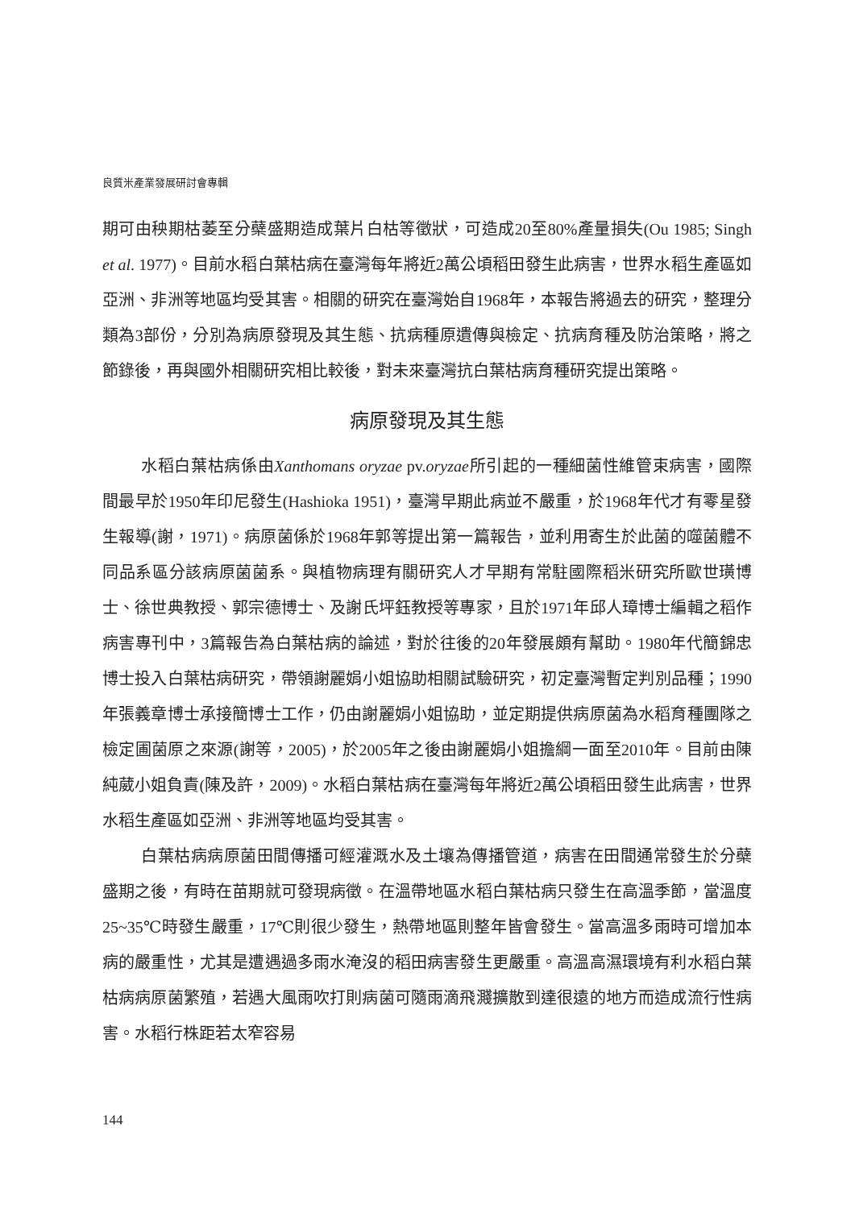良質米產業發展研討會專輯
期可由秧期枯萎至分蘗盛期造成葉片白枯等徵狀，可造成20至80%產量損失(Ou 1985; Singh et al. 1977)。目前水稻白葉枯病在臺灣每年將近2萬公頃稻田發生此病害，世界水稻生產區如亞洲、非洲等地區均受其害。相關的研究在臺灣始自1968年，本報告將過去的研究，整理分類為3部份，分別為病原發現及其生態、抗病種原遺傳與檢定、抗病育種及防治策略，將之節錄後，再與國外相關研究相比較後，對未來臺灣抗白葉枯病育種研究提出策略。
病原發現及其生態
水稻白葉枯病係由Xanthomans oryzae pv.oryzae所引起的一種細菌性維管束病害，國際間最早於1950年印尼發生(Hashioka 1951)，臺灣早期此病並不嚴重，於1968年代才有零星發生報導(謝，1971)。病原菌係於1968年郭等提出第一篇報告，並利用寄生於此菌的噬菌體不同品系區分該病原菌菌系。與植物病理有關研究人才早期有常駐國際稻米研究所歐世璜博士、徐世典教授、郭宗德博士、及謝氏坪鈺教授等專家，且於1971年邱人璋博士編輯之稻作病害專刊中，3篇報告為白葉枯病的論述，對於往後的20年發展頗有幫助。1980年代簡錦忠博士投入白葉枯病研究，帶領謝麗娟小姐協助相關試驗研究，初定臺灣暫定判別品種；1990年張義章博士承接簡博士工作，仍由謝麗娟小姐協助，並定期提供病原菌為水稻育種團隊之檢定圃菌原之來源(謝等，2005)，於2005年之後由謝麗娟小姐擔綱一面至2010年。目前由陳純葳小姐負責(陳及許，2009)。水稻白葉枯病在臺灣每年將近2萬公頃稻田發生此病害，世界水稻生產區如亞洲、非洲等地區均受其害。
白葉枯病病原菌田間傳播可經灌溉水及土壤為傳播管道，病害在田間通常發生於分蘗盛期之後，有時在苗期就可發現病徵。在溫帶地區水稻白葉枯病只發生在高溫季節，當溫度25~35℃時發生嚴重，17℃則很少發生，熱帶地區則整年皆會發生。當高溫多雨時可增加本病的嚴重性，尤其是遭遇過多雨水淹沒的稻田病害發生更嚴重。高溫高濕環境有利水稻白葉枯病病原菌繁殖，若遇大風雨吹打則病菌可隨雨滴飛濺擴散到達很遠的地方而造成流行性病害。水稻行株距若太窄容易
144